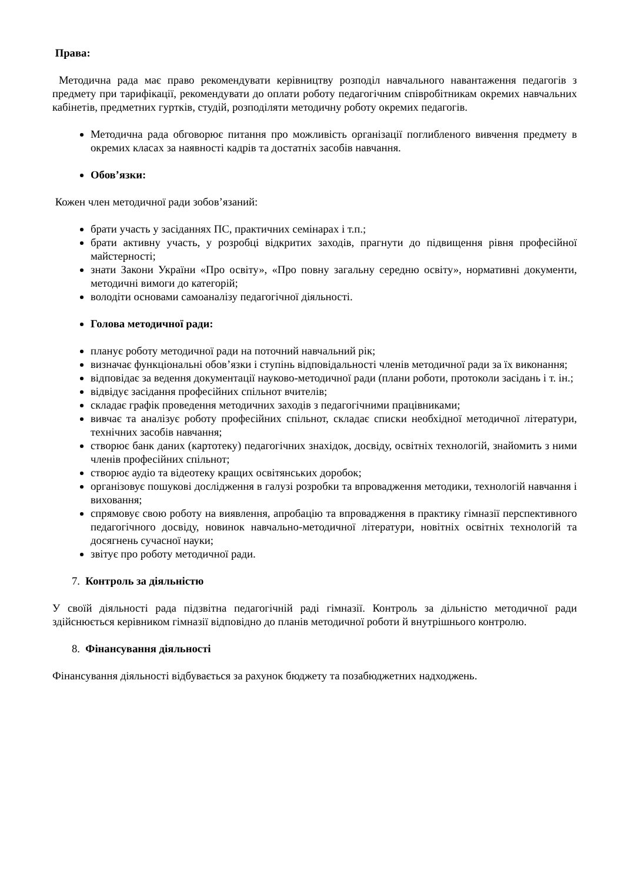Права:
Методична рада має право рекомендувати керівництву розподіл навчального навантаження педагогів з предмету при тарифікації, рекомендувати до оплати роботу педагогічним співробітникам окремих навчальних кабінетів, предметних гуртків, студій, розподіляти методичну роботу окремих педагогів.
Методична рада обговорює питання про можливість організації поглибленого вивчення предмету в окремих класах за наявності кадрів та достатніх засобів навчання.
Обов’язки:
Кожен член методичної ради зобов’язаний:
брати участь у засіданнях ПС, практичних семінарах і т.п.;
брати активну участь, у розробці відкритих заходів, прагнути до підвищення рівня професійної майстерності;
знати Закони України «Про освіту», «Про повну загальну середню освіту», нормативні документи, методичні вимоги до категорій;
володіти основами самоаналізу педагогічної діяльності.
Голова методичної ради:
планує роботу методичної ради на поточний навчальний рік;
визначає функціональні обов’язки і ступінь відповідальності членів методичної ради за їх виконання;
відповідає за ведення документації науково-методичної ради (плани роботи, протоколи засідань і т. ін.;
відвідує засідання професійних спільнот вчителів;
складає графік проведення методичних заходів з педагогічними працівниками;
вивчає та аналізує роботу професійних спільнот, складає списки необхідної методичної літератури, технічних засобів навчання;
створює банк даних (картотеку) педагогічних знахідок, досвіду, освітніх технологій, знайомить з ними членів професійних спільнот;
створює аудіо та відеотеку кращих освітянських доробок;
організовує пошукові дослідження в галузі розробки та впровадження методики, технологій навчання і виховання;
спрямовує свою роботу на виявлення, апробацію та впровадження в практику гімназії перспективного педагогічного досвіду, новинок навчально-методичної літератури, новітніх освітніх технологій та досягнень сучасної науки;
звітує про роботу методичної ради.
7. Контроль за діяльністю
У своїй діяльності рада підзвітна педагогічній раді гімназії. Контроль за дільністю методичної ради здійснюється керівником гімназії відповідно до планів методичної роботи й внутрішнього контролю.
8. Фінансування діяльності
Фінансування діяльності відбувається за рахунок бюджету та позабюджетних надходжень.